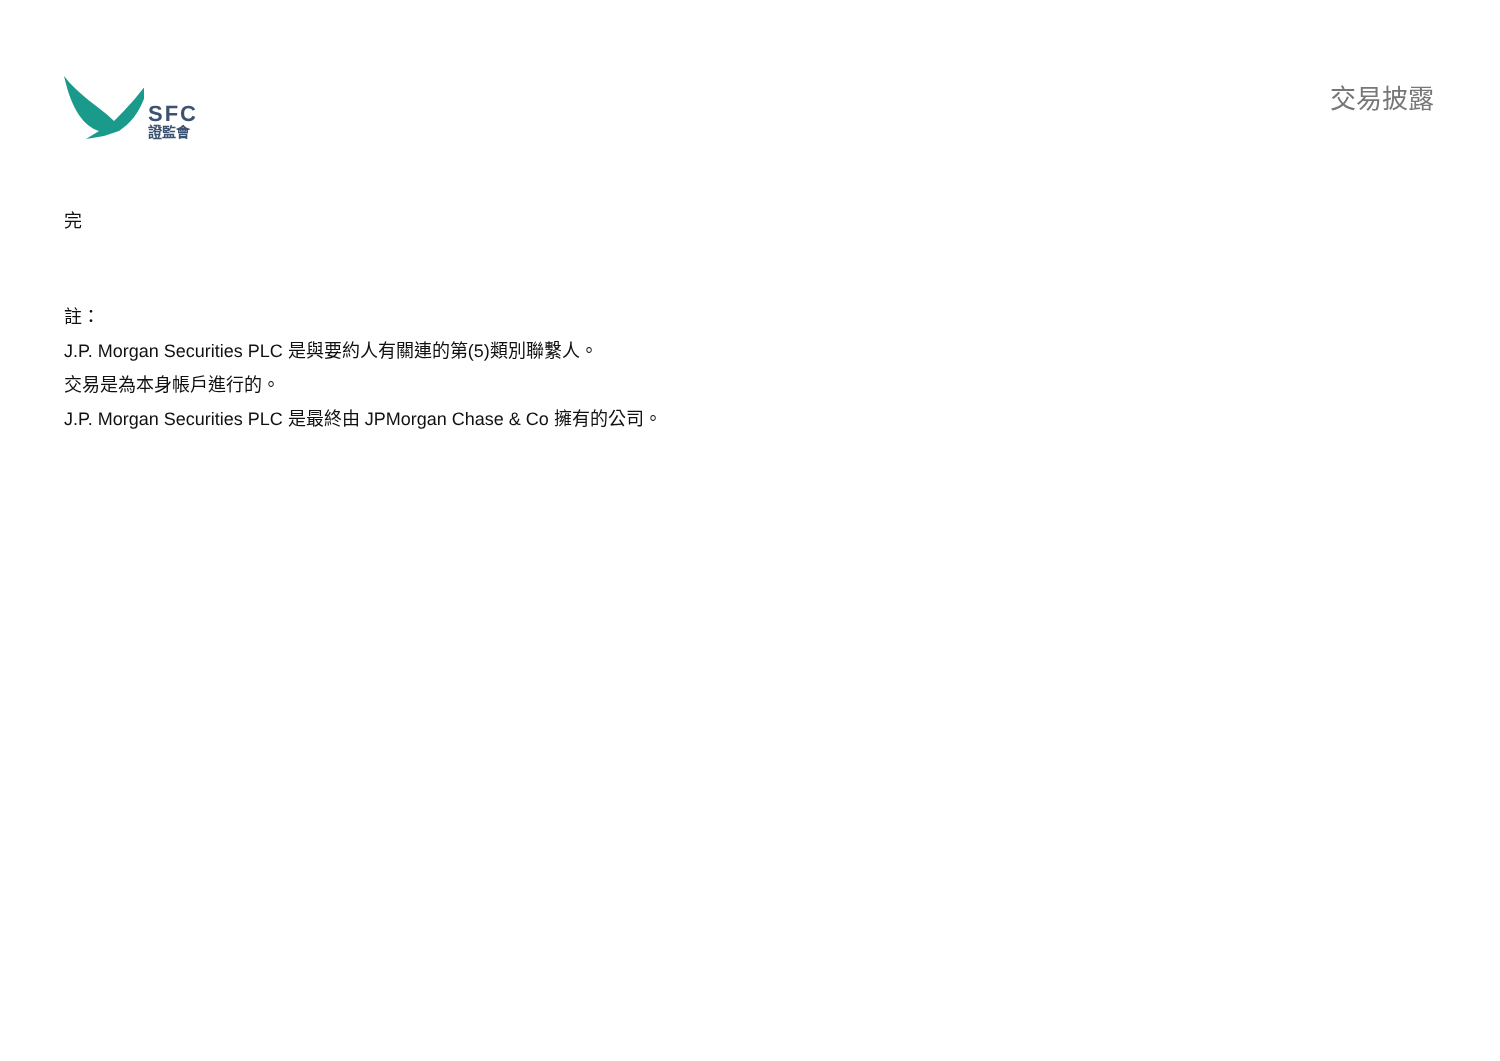SFC
證監會
交易披露
完
註：
J.P. Morgan Securities PLC 是與要約人有關連的第(5)類別聯繫人。
交易是為本身帳戶進行的。
J.P. Morgan Securities PLC 是最終由 JPMorgan Chase & Co 擁有的公司。